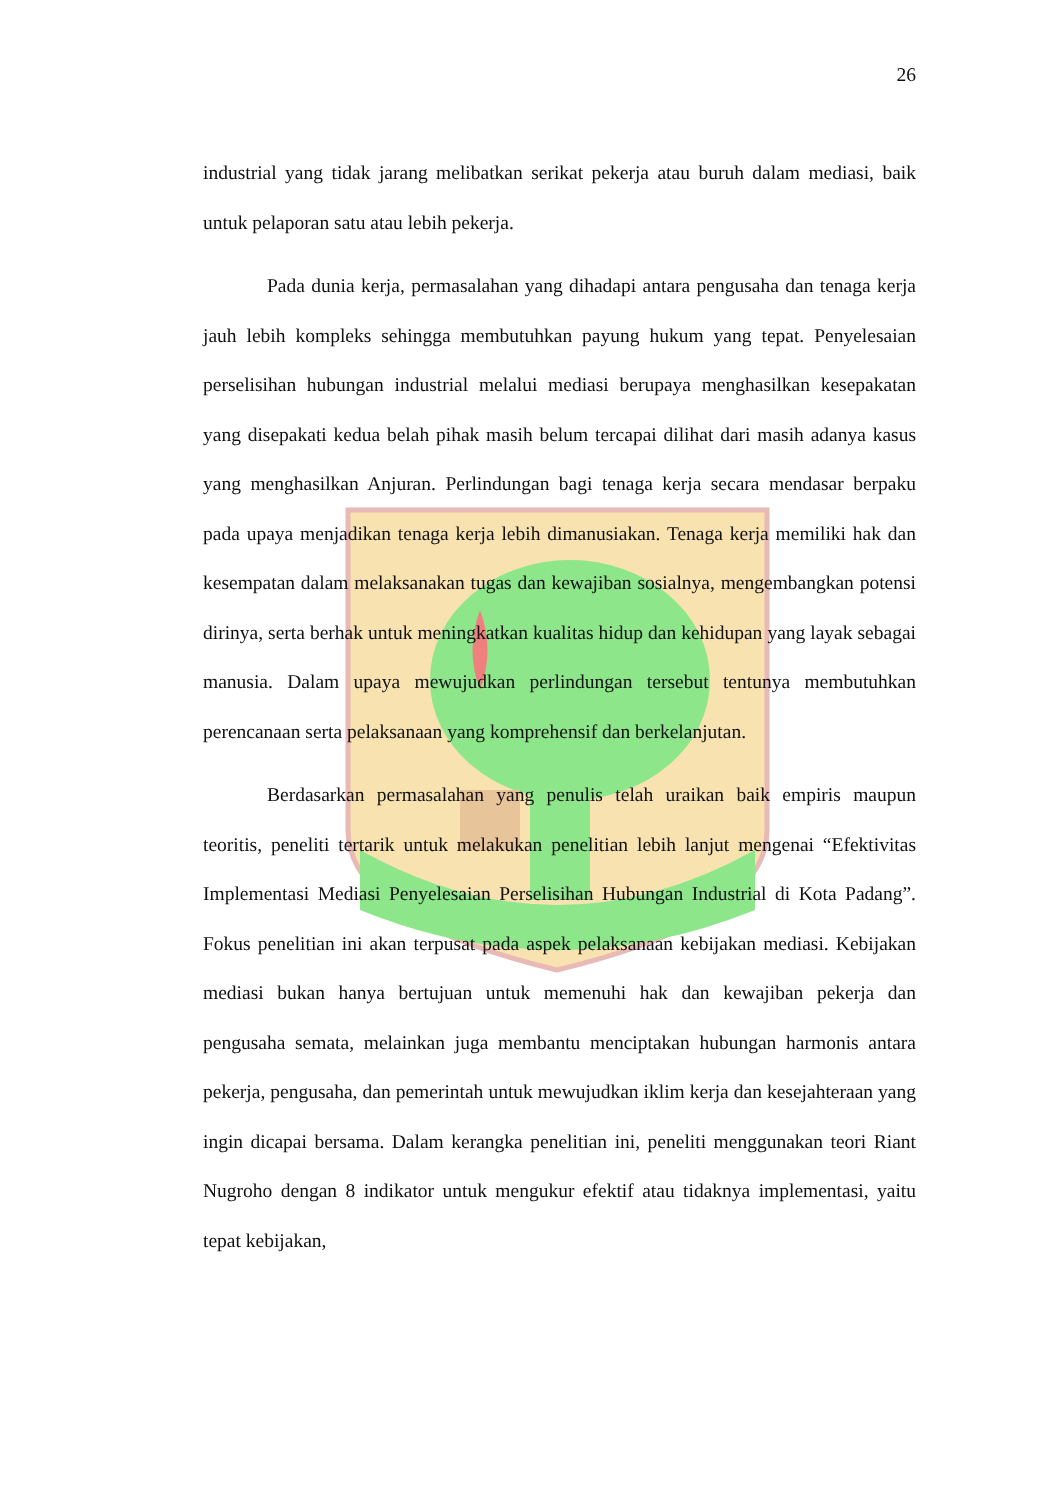26
industrial yang tidak jarang melibatkan serikat pekerja atau buruh dalam mediasi, baik untuk pelaporan satu atau lebih pekerja.
Pada dunia kerja, permasalahan yang dihadapi antara pengusaha dan tenaga kerja jauh lebih kompleks sehingga membutuhkan payung hukum yang tepat. Penyelesaian perselisihan hubungan industrial melalui mediasi berupaya menghasilkan kesepakatan yang disepakati kedua belah pihak masih belum tercapai dilihat dari masih adanya kasus yang menghasilkan Anjuran. Perlindungan bagi tenaga kerja secara mendasar berpaku pada upaya menjadikan tenaga kerja lebih dimanusiakan. Tenaga kerja memiliki hak dan kesempatan dalam melaksanakan tugas dan kewajiban sosialnya, mengembangkan potensi dirinya, serta berhak untuk meningkatkan kualitas hidup dan kehidupan yang layak sebagai manusia. Dalam upaya mewujudkan perlindungan tersebut tentunya membutuhkan perencanaan serta pelaksanaan yang komprehensif dan berkelanjutan.
Berdasarkan permasalahan yang penulis telah uraikan baik empiris maupun teoritis, peneliti tertarik untuk melakukan penelitian lebih lanjut mengenai “Efektivitas Implementasi Mediasi Penyelesaian Perselisihan Hubungan Industrial di Kota Padang”. Fokus penelitian ini akan terpusat pada aspek pelaksanaan kebijakan mediasi. Kebijakan mediasi bukan hanya bertujuan untuk memenuhi hak dan kewajiban pekerja dan pengusaha semata, melainkan juga membantu menciptakan hubungan harmonis antara pekerja, pengusaha, dan pemerintah untuk mewujudkan iklim kerja dan kesejahteraan yang ingin dicapai bersama. Dalam kerangka penelitian ini, peneliti menggunakan teori Riant Nugroho dengan 8 indikator untuk mengukur efektif atau tidaknya implementasi, yaitu tepat kebijakan,